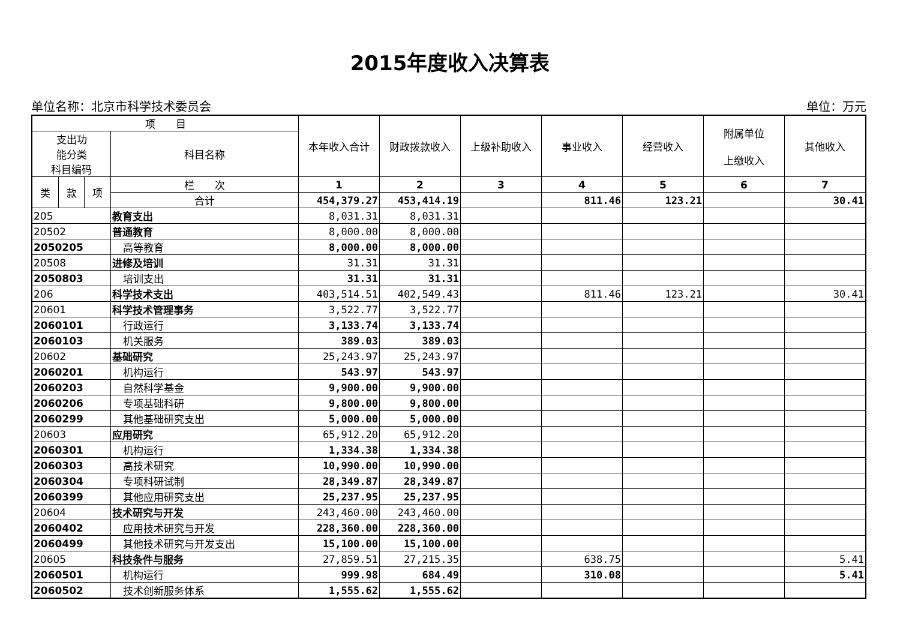2015年度收入决算表
单位名称：北京市科学技术委员会 单位：万元
| 项 目 | | | | 本年收入合计 | 财政拨款收入 | 上级补助收入 | 事业收入 | 经营收入 | 附属单位 上缴收入 | 其他收入 |
| --- | --- | --- | --- | --- | --- | --- | --- | --- | --- | --- |
| 支出功 能分类 科目编码 | | | 科目名称 | | | | | | | |
| 类 | 款 | 项 | 栏 次 | 1 | 2 | 3 | 4 | 5 | 6 | 7 |
| | | | 合计 | 454,379.27 | 453,414.19 | | 811.46 | 123.21 | | 30.41 |
| 205 | | | 教育支出 | 8,031.31 | 8,031.31 | | | | | |
| 20502 | | | 普通教育 | 8,000.00 | 8,000.00 | | | | | |
| 2050205 | | | 高等教育 | 8,000.00 | 8,000.00 | | | | | |
| 20508 | | | 进修及培训 | 31.31 | 31.31 | | | | | |
| 2050803 | | | 培训支出 | 31.31 | 31.31 | | | | | |
| 206 | | | 科学技术支出 | 403,514.51 | 402,549.43 | | 811.46 | 123.21 | | 30.41 |
| 20601 | | | 科学技术管理事务 | 3,522.77 | 3,522.77 | | | | | |
| 2060101 | | | 行政运行 | 3,133.74 | 3,133.74 | | | | | |
| 2060103 | | | 机关服务 | 389.03 | 389.03 | | | | | |
| 20602 | | | 基础研究 | 25,243.97 | 25,243.97 | | | | | |
| 2060201 | | | 机构运行 | 543.97 | 543.97 | | | | | |
| 2060203 | | | 自然科学基金 | 9,900.00 | 9,900.00 | | | | | |
| 2060206 | | | 专项基础科研 | 9,800.00 | 9,800.00 | | | | | |
| 2060299 | | | 其他基础研究支出 | 5,000.00 | 5,000.00 | | | | | |
| 20603 | | | 应用研究 | 65,912.20 | 65,912.20 | | | | | |
| 2060301 | | | 机构运行 | 1,334.38 | 1,334.38 | | | | | |
| 2060303 | | | 高技术研究 | 10,990.00 | 10,990.00 | | | | | |
| 2060304 | | | 专项科研试制 | 28,349.87 | 28,349.87 | | | | | |
| 2060399 | | | 其他应用研究支出 | 25,237.95 | 25,237.95 | | | | | |
| 20604 | | | 技术研究与开发 | 243,460.00 | 243,460.00 | | | | | |
| 2060402 | | | 应用技术研究与开发 | 228,360.00 | 228,360.00 | | | | | |
| 2060499 | | | 其他技术研究与开发支出 | 15,100.00 | 15,100.00 | | | | | |
| 20605 | | | 科技条件与服务 | 27,859.51 | 27,215.35 | | 638.75 | | | 5.41 |
| 2060501 | | | 机构运行 | 999.98 | 684.49 | | 310.08 | | | 5.41 |
| 2060502 | | | 技术创新服务体系 | 1,555.62 | 1,555.62 | | | | | |